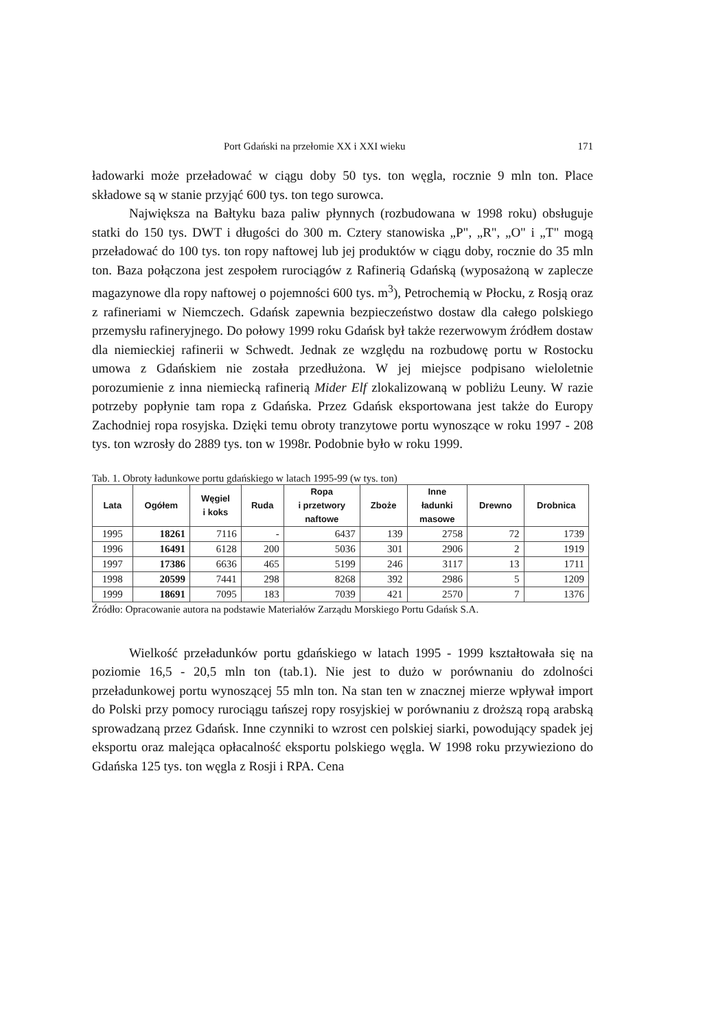Port Gdański na przełomie XX i XXI wieku 171
ładowarki może przeładować w ciągu doby 50 tys. ton węgla, rocznie 9 mln ton. Place składowe są w stanie przyjąć 600 tys. ton tego surowca.
Największa na Bałtyku baza paliw płynnych (rozbudowana w 1998 roku) obsługuje statki do 150 tys. DWT i długości do 300 m. Cztery stanowiska „P", „R", „O" i „T" mogą przeładować do 100 tys. ton ropy naftowej lub jej produktów w ciągu doby, rocznie do 35 mln ton. Baza połączona jest zespołem rurociągów z Rafinerią Gdańską (wyposażoną w zaplecze magazynowe dla ropy naftowej o pojemności 600 tys. m<sup>3</sup>), Petrochemią w Płocku, z Rosją oraz z rafineriami w Niemczech. Gdańsk zapewnia bezpieczeństwo dostaw dla całego polskiego przemysłu rafineryjnego. Do połowy 1999 roku Gdańsk był także rezerwowym źródłem dostaw dla niemieckiej rafinerii w Schwedt. Jednak ze względu na rozbudowę portu w Rostocku umowa z Gdańskiem nie została przedłużona. W jej miejsce podpisano wieloletnie porozumienie z inna niemiecką rafinerią Mider Elf zlokalizowaną w pobliżu Leuny. W razie potrzeby popłynie tam ropa z Gdańska. Przez Gdańsk eksportowana jest także do Europy Zachodniej ropa rosyjska. Dzięki temu obroty tranzytowe portu wynoszące w roku 1997 - 208 tys. ton wzrosły do 2889 tys. ton w 1998r. Podobnie było w roku 1999.
Tab. 1. Obroty ładunkowe portu gdańskiego w latach 1995-99 (w tys. ton)
| Lata | Ogółem | Węgiel i koks | Ruda | Ropa i przetwory naftowe | Zboże | Inne ładunki masowe | Drewno | Drobnica |
| --- | --- | --- | --- | --- | --- | --- | --- | --- |
| 1995 | 18261 | 7116 | - | 6437 | 139 | 2758 | 72 | 1739 |
| 1996 | 16491 | 6128 | 200 | 5036 | 301 | 2906 | 2 | 1919 |
| 1997 | 17386 | 6636 | 465 | 5199 | 246 | 3117 | 13 | 1711 |
| 1998 | 20599 | 7441 | 298 | 8268 | 392 | 2986 | 5 | 1209 |
| 1999 | 18691 | 7095 | 183 | 7039 | 421 | 2570 | 7 | 1376 |
Źródło: Opracowanie autora na podstawie Materiałów Zarządu Morskiego Portu Gdańsk S.A.
Wielkość przeładunków portu gdańskiego w latach 1995 - 1999 kształtowała się na poziomie 16,5 - 20,5 mln ton (tab.1). Nie jest to dużo w porównaniu do zdolności przeładunkowej portu wynoszącej 55 mln ton. Na stan ten w znacznej mierze wpływał import do Polski przy pomocy rurociągu tańszej ropy rosyjskiej w porównaniu z droższą ropą arabską sprowadzaną przez Gdańsk. Inne czynniki to wzrost cen polskiej siarki, powodujący spadek jej eksportu oraz malejąca opłacalność eksportu polskiego węgla. W 1998 roku przywieziono do Gdańska 125 tys. ton węgla z Rosji i RPA. Cena